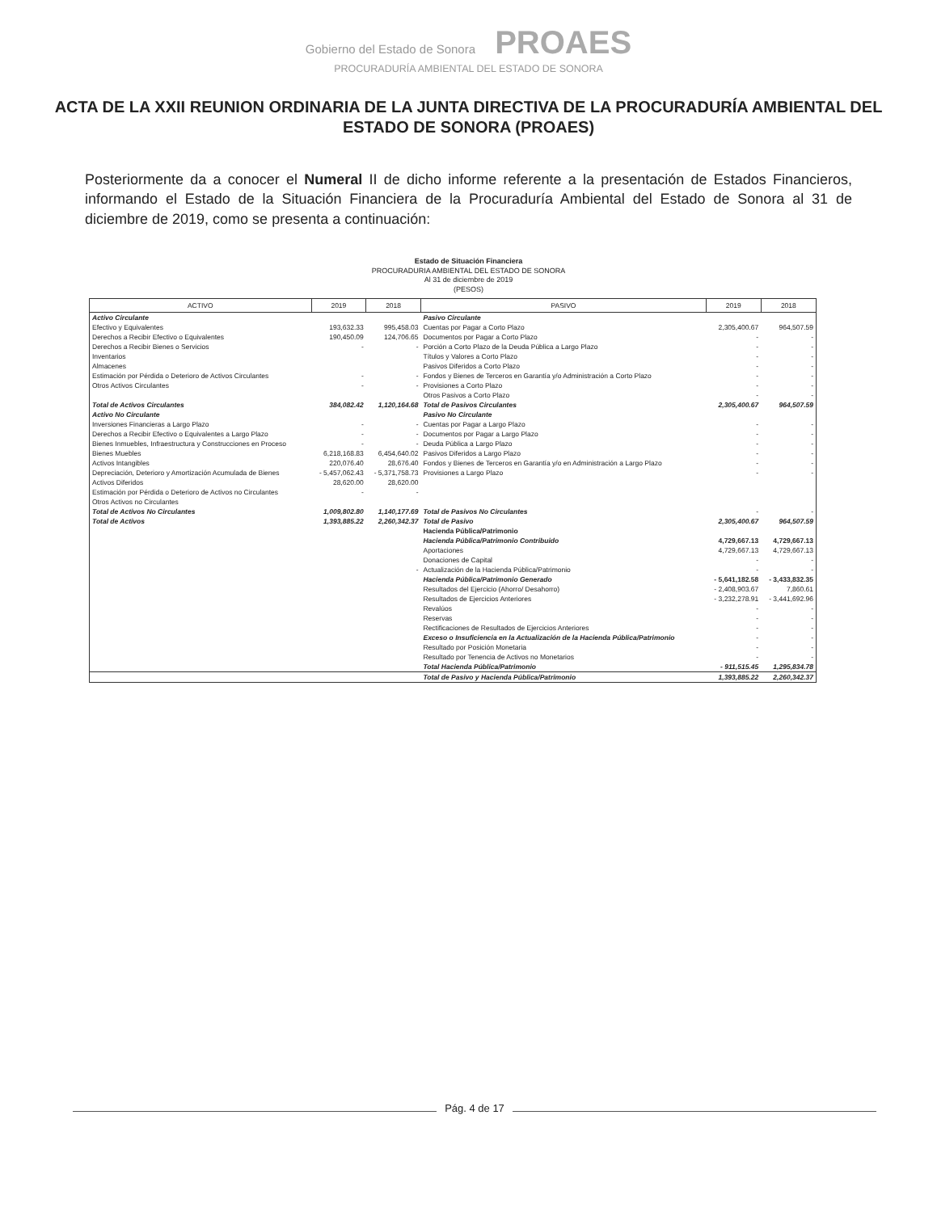Gobierno del Estado de Sonora PROAES
PROCURADURÍA AMBIENTAL DEL ESTADO DE SONORA
ACTA DE LA XXII REUNION ORDINARIA DE LA JUNTA DIRECTIVA DE LA PROCURADURÍA AMBIENTAL DEL ESTADO DE SONORA (PROAES)
Posteriormente da a conocer el Numeral II de dicho informe referente a la presentación de Estados Financieros, informando el Estado de la Situación Financiera de la Procuraduría Ambiental del Estado de Sonora al 31 de diciembre de 2019, como se presenta a continuación:
Estado de Situación Financiera
PROCURADURIA AMBIENTAL DEL ESTADO DE SONORA
Al 31 de diciembre de 2019
(PESOS)
| ACTIVO | 2019 | 2018 | PASIVO | 2019 | 2018 |
| --- | --- | --- | --- | --- | --- |
| Activo Circulante | | | Pasivo Circulante | | |
| Efectivo y Equivalentes | 193,632.33 | 995,458.03 | Cuentas por Pagar a Corto Plazo | 2,305,400.67 | 964,507.59 |
| Derechos a Recibir Efectivo o Equivalentes | 190,450.09 | 124,706.65 | Documentos por Pagar a Corto Plazo | - | - |
| Derechos a Recibir Bienes o Servicios | - | - | Porción a Corto Plazo de la Deuda Pública a Largo Plazo | - | - |
| Inventarios | | | Títulos y Valores a Corto Plazo | - | - |
| Almacenes | | | Pasivos Diferidos a Corto Plazo | - | - |
| Estimación por Pérdida o Deterioro de Activos Circulantes | - | - | Fondos y Bienes de Terceros en Garantía y/o Administración a Corto Plazo | - | - |
| Otros Activos Circulantes | - | - | Provisiones a Corto Plazo | - | - |
| | | | Otros Pasivos a Corto Plazo | - | - |
| Total de Activos Circulantes | 384,082.42 | 1,120,164.68 | Total de Pasivos Circulantes | 2,305,400.67 | 964,507.59 |
| Activo No Circulante | | | Pasivo No Circulante | | |
| Inversiones Financieras a Largo Plazo | - | - | Cuentas por Pagar a Largo Plazo | - | - |
| Derechos a Recibir Efectivo o Equivalentes a Largo Plazo | - | - | Documentos por Pagar a Largo Plazo | - | - |
| Bienes Inmuebles, Infraestructura y Construcciones en Proceso | - | - | Deuda Pública a Largo Plazo | - | - |
| Bienes Muebles | 6,218,168.83 | 6,454,640.02 | Pasivos Diferidos a Largo Plazo | - | - |
| Activos Intangibles | 220,076.40 | 28,676.40 | Fondos y Bienes de Terceros en Garantía y/o en Administración a Largo Plazo | - | - |
| Depreciación, Deterioro y Amortización Acumulada de Bienes | - 5,457,062.43 | - 5,371,758.73 | Provisiones a Largo Plazo | - | - |
| Activos Diferidos | 28,620.00 | 28,620.00 | | | |
| Estimación por Pérdida o Deterioro de Activos no Circulantes | - | - | | | |
| Otros Activos no Circulantes | | | | | |
| Total de Activos No Circulantes | 1,009,802.80 | 1,140,177.69 | Total de Pasivos No Circulantes | - | - |
| Total de Activos | 1,393,885.22 | 2,260,342.37 | Total de Pasivo | 2,305,400.67 | 964,507.59 |
| | | | Hacienda Pública/Patrimonio | | |
| | | | Hacienda Pública/Patrimonio Contribuido | 4,729,667.13 | 4,729,667.13 |
| | | | Aportaciones | 4,729,667.13 | 4,729,667.13 |
| | | | Donaciones de Capital | - | - |
| | | - | Actualización de la Hacienda Pública/Patrimonio | - | - |
| | | | Hacienda Pública/Patrimonio Generado | - 5,641,182.58 | - 3,433,832.35 |
| | | | Resultados del Ejercicio (Ahorro/ Desahorro) | - 2,408,903.67 | 7,860.61 |
| | | | Resultados de Ejercicios Anteriores | - 3,232,278.91 | - 3,441,692.96 |
| | | | Revalúos | - | - |
| | | | Reservas | - | - |
| | | | Rectificaciones de Resultados de Ejercicios Anteriores | - | - |
| | | | Exceso o Insuficiencia en la Actualización de la Hacienda Pública/Patrimonio | - | - |
| | | | Resultado por Posición Monetaria | - | - |
| | | | Resultado por Tenencia de Activos no Monetarios | - | - |
| | | | Total Hacienda Pública/Patrimonio | - 911,515.45 | 1,295,834.78 |
| | | | Total de Pasivo y Hacienda Pública/Patrimonio | 1,393,885.22 | 2,260,342.37 |
Pág. 4 de 17